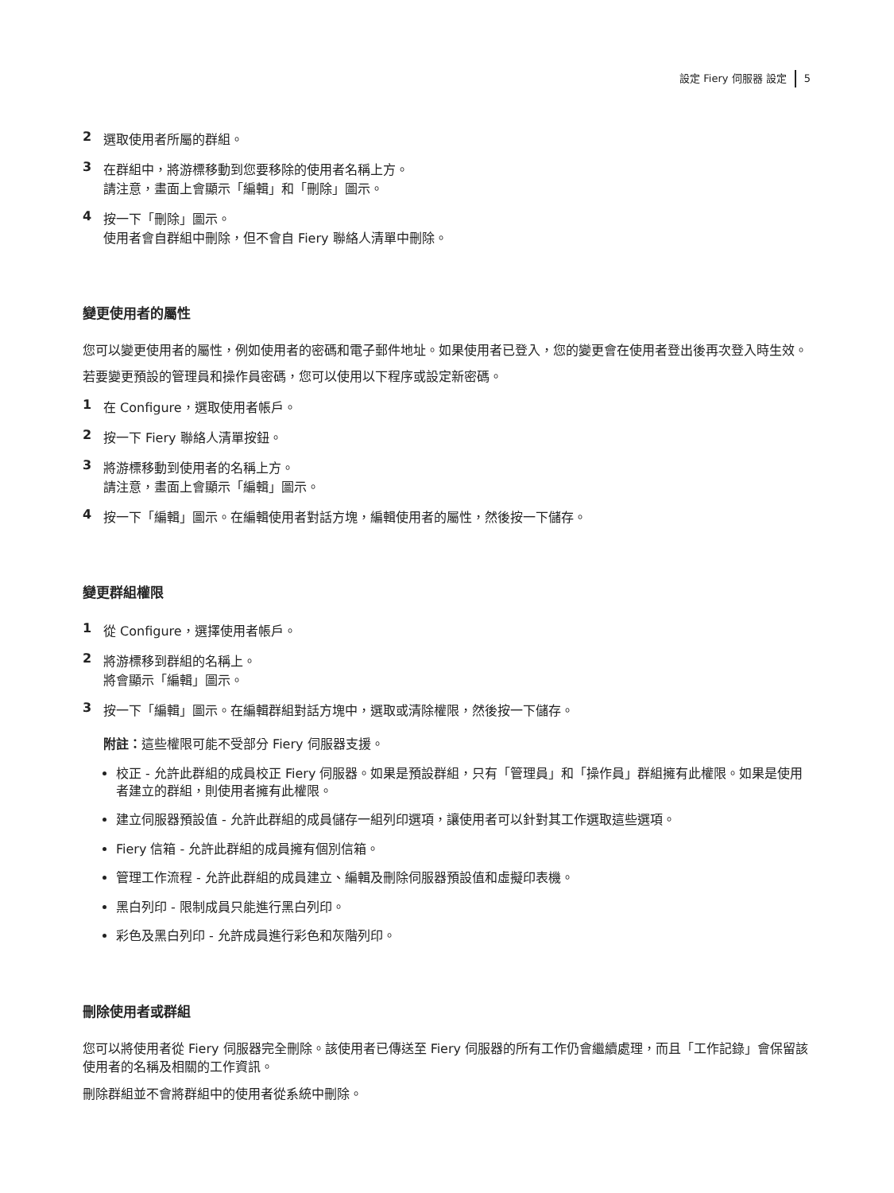設定 Fiery 伺服器 設定 5
2 選取使用者所屬的群組。
3 在群組中，將游標移動到您要移除的使用者名稱上方。
請注意，畫面上會顯示「編輯」和「刪除」圖示。
4 按一下「刪除」圖示。
使用者會自群組中刪除，但不會自 Fiery 聯絡人清單中刪除。
變更使用者的屬性
您可以變更使用者的屬性，例如使用者的密碼和電子郵件地址。如果使用者已登入，您的變更會在使用者登出後再次登入時生效。
若要變更預設的管理員和操作員密碼，您可以使用以下程序或設定新密碼。
1 在 Configure，選取使用者帳戶。
2 按一下 Fiery 聯絡人清單按鈕。
3 將游標移動到使用者的名稱上方。
請注意，畫面上會顯示「編輯」圖示。
4 按一下「編輯」圖示。在編輯使用者對話方塊，編輯使用者的屬性，然後按一下儲存。
變更群組權限
1 從 Configure，選擇使用者帳戶。
2 將游標移到群組的名稱上。
將會顯示「編輯」圖示。
3 按一下「編輯」圖示。在編輯群組對話方塊中，選取或清除權限，然後按一下儲存。
附註：這些權限可能不受部分 Fiery 伺服器支援。
校正 - 允許此群組的成員校正 Fiery 伺服器。如果是預設群組，只有「管理員」和「操作員」群組擁有此權限。如果是使用者建立的群組，則使用者擁有此權限。
建立伺服器預設值 - 允許此群組的成員儲存一組列印選項，讓使用者可以針對其工作選取這些選項。
Fiery 信箱 - 允許此群組的成員擁有個別信箱。
管理工作流程 - 允許此群組的成員建立、編輯及刪除伺服器預設值和虛擬印表機。
黑白列印 - 限制成員只能進行黑白列印。
彩色及黑白列印 - 允許成員進行彩色和灰階列印。
刪除使用者或群組
您可以將使用者從 Fiery 伺服器完全刪除。該使用者已傳送至 Fiery 伺服器的所有工作仍會繼續處理，而且「工作記錄」會保留該使用者的名稱及相關的工作資訊。
刪除群組並不會將群組中的使用者從系統中刪除。